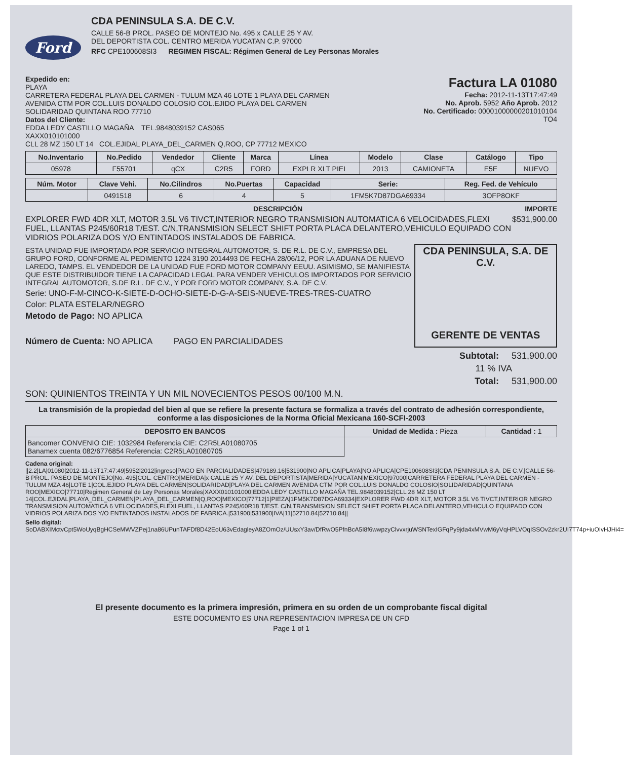Ford
CDA PENINSULA S.A. DE C.V.
CALLE 56-B PROL. PASEO DE MONTEJO No. 495 x CALLE 25 Y AV.
DEL DEPORTISTA COL. CENTRO MERIDA YUCATAN C.P. 97000
RFC CPE100608SI3 REGIMEN FISCAL: Régimen General de Ley Personas Morales
Expedido en:
PLAYA
CARRETERA FEDERAL PLAYA DEL CARMEN - TULUM MZA 46 LOTE 1 PLAYA DEL CARMEN
AVENIDA CTM POR COL.LUIS DONALDO COLOSIO COL.EJIDO PLAYA DEL CARMEN
SOLIDARIDAD QUINTANA ROO 77710
Datos del Cliente:
EDDA LEDY CASTILLO MAGAÑA TEL.9848039152 CAS065
XAXX010101000
CLL 28 MZ 150 LT 14 COL.EJIDAL PLAYA_DEL_CARMEN Q,ROO, CP 77712 MEXICO
Factura LA 01080
Fecha: 2012-11-13T17:47:49
No. Aprob. 5952 Año Aprob. 2012
No. Certificado: 00001000000201010104
TO4
| No.Inventario | No.Pedido | Vendedor | Cliente | Marca | Línea | Modelo | Clase | Catálogo | Tipo |
| --- | --- | --- | --- | --- | --- | --- | --- | --- | --- |
| 05978 | F55701 | qCX | C2R5 | FORD | EXPLR XLT PIEI | 2013 | CAMIONETA | E5E | NUEVO |
| Núm. Motor | Clave Vehi. | No.Cilindros | No.Puertas | Capacidad | Serie: | Reg. Fed. de Vehículo |
| --- | --- | --- | --- | --- | --- | --- |
| | 0491518 | 6 | 4 | 5 | 1FM5K7D87DGA69334 | 3OFP8OKF |
DESCRIPCIÓN IMPORTE
EXPLORER FWD 4DR XLT, MOTOR 3.5L V6 TIVCT,INTERIOR NEGRO TRANSMISION AUTOMATICA 6 VELOCIDADES,FLEXI FUEL, LLANTAS P245/60R18 T/EST. C/N,TRANSMISION SELECT SHIFT PORTA PLACA DELANTERO,VEHICULO EQUIPADO CON VIDRIOS POLARIZA DOS Y/O ENTINTADOS INSTALADOS DE FABRICA.
$531,900.00
ESTA UNIDAD FUE IMPORTADA POR SERVICIO INTEGRAL AUTOMOTOR, S. DE R.L. DE C.V., EMPRESA DEL GRUPO FORD, CONFORME AL PEDIMENTO 1224 3190 2014493 DE FECHA 28/06/12, POR LA ADUANA DE NUEVO LAREDO, TAMPS. EL VENDEDOR DE LA UNIDAD FUE FORD MOTOR COMPANY EEUU. ASIMISMO, SE MANIFIESTA QUE ESTE DISTRIBUIDOR TIENE LA CAPACIDAD LEGAL PARA VENDER VEHICULOS IMPORTADOS POR SERVICIO INTEGRAL AUTOMOTOR, S.DE R.L. DE C.V., Y POR FORD MOTOR COMPANY, S.A. DE C.V.
Serie: UNO-F-M-CINCO-K-SIETE-D-OCHO-SIETE-D-G-A-SEIS-NUEVE-TRES-TRES-CUATRO
Color: PLATA ESTELAR/NEGRO
Metodo de Pago: NO APLICA
Número de Cuenta: NO APLICA PAGO EN PARCIALIDADES
CDA PENINSULA, S.A. DE C.V.
GERENTE DE VENTAS
Subtotal: 531,900.00
11 % IVA
Total: 531,900.00
SON: QUINIENTOS TREINTA Y UN MIL NOVECIENTOS PESOS 00/100 M.N.
La transmisión de la propiedad del bien al que se refiere la presente factura se formaliza a través del contrato de adhesión correspondiente, conforme a las disposiciones de la Norma Oficial Mexicana 160-SCFI-2003
| DEPOSITO EN BANCOS | Unidad de Medida : Pieza | Cantidad : 1 |
| Bancomer CONVENIO CIE: 1032984 Referencia CIE: C2R5LA01080705 Banamex cuenta 082/6776854 Referencia: C2R5LA01080705 | | |
Cadena original:
||2.2|LA|01080|2012-11-13T17:47:49|5952|2012|ingreso|PAGO EN PARCIALIDADES|479189.16|531900|NO APLICA|PLAYA|NO APLICA|CPE100608SI3|CDA PENINSULA S.A. DE C.V.|CALLE 56-B PROL. PASEO DE MONTEJO|No. 495|COL. CENTRO|MERIDA|x CALLE 25 Y AV. DEL DEPORTISTA|MERIDA|YUCATAN|MEXICO|97000|CARRETERA FEDERAL PLAYA DEL CARMEN - TULUM MZA 46|LOTE 1|COL.EJIDO PLAYA DEL CARMEN|SOLIDARIDAD|PLAYA DEL CARMEN AVENIDA CTM POR COL.LUIS DONALDO COLOSIO|SOLIDARIDAD|QUINTANA ROO|MEXICO|77710|Regimen General de Ley Personas Morales|XAXX010101000|EDDA LEDY CASTILLO MAGAÑA TEL.9848039152|CLL 28 MZ 150 LT 14|COL.EJIDAL|PLAYA_DEL_CARMEN|PLAYA_DEL_CARMEN|Q,ROO|MEXICO|77712|1|PIEZA|1FM5K7D87DGA69334|EXPLORER FWD 4DR XLT, MOTOR 3.5L V6 TIVCT,INTERIOR NEGRO TRANSMISION AUTOMATICA 6 VELOCIDADES,FLEXI FUEL, LLANTAS P245/60R18 T/EST. C/N,TRANSMISION SELECT SHIFT PORTA PLACA DELANTERO,VEHICULO EQUIPADO CON VIDRIOS POLARIZA DOS Y/O ENTINTADOS INSTALADOS DE FABRICA.|531900|531900|IVA|11|52710.84|52710.84||
Sello digital:
SoDABXIMctvCpt5WoUyqBgHCSeMWVZPej1na86UPunTAFDf8D42EoU63vEdagleyA8ZOmOz/UUsxY3av/DfRwO5PfnBcA5I8f6wwpzyClvvxrjuWSNTexIGFqPy9jda4xMVwM6yVqHPLVOqISSOv2zkr2UI7T74p+iuOIvHJHi4=
El presente documento es la primera impresión, primera en su orden de un comprobante fiscal digital
ESTE DOCUMENTO ES UNA REPRESENTACION IMPRESA DE UN CFD
Page 1 of 1